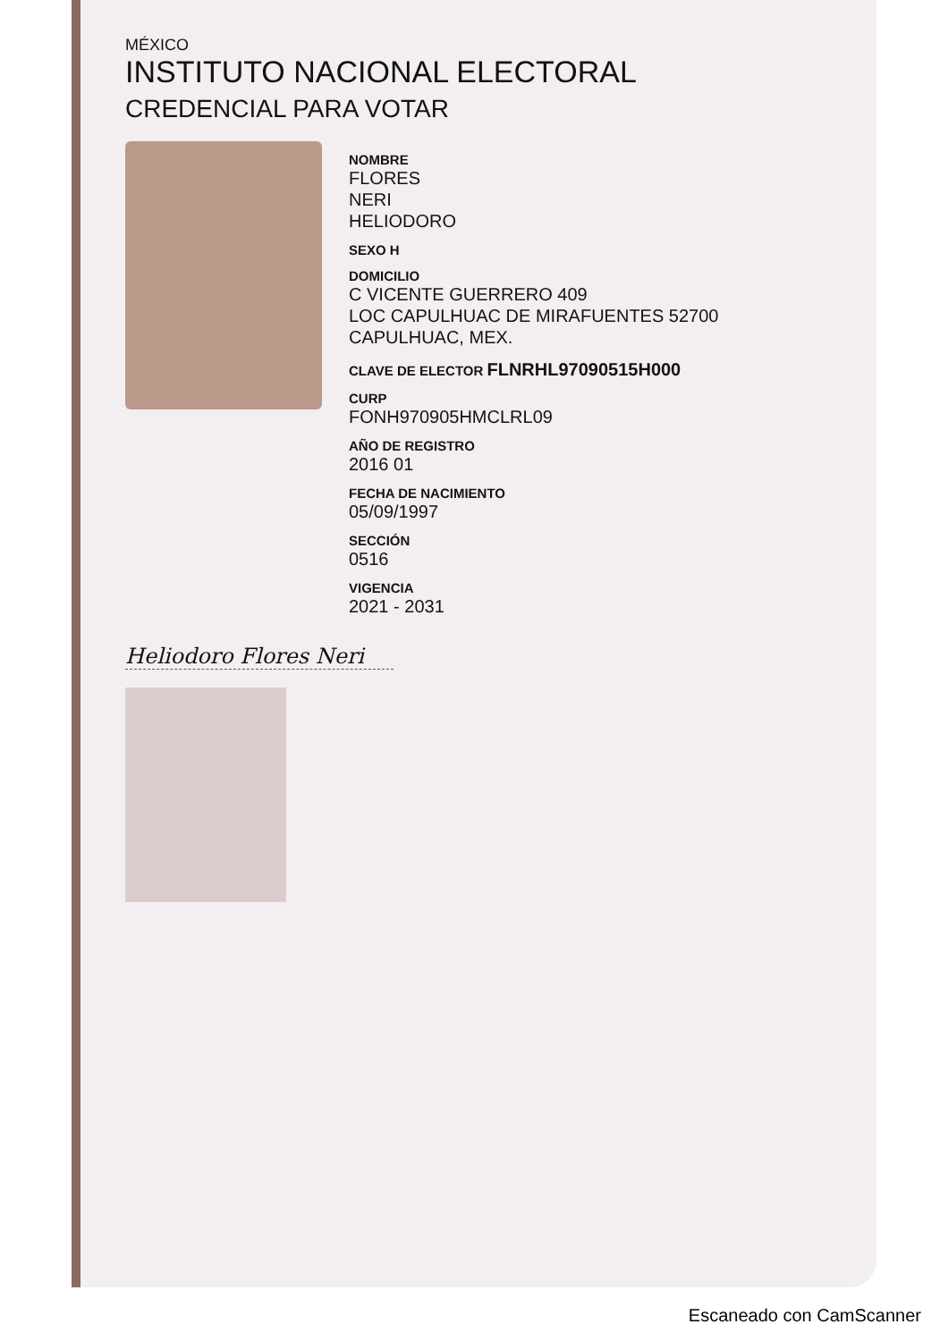MÉXICO
INSTITUTO NACIONAL ELECTORAL
CREDENCIAL PARA VOTAR
NOMBRE
FLORES
NERI
HELIODORO
SEXO H
DOMICILIO
C VICENTE GUERRERO 409
LOC CAPULHUAC DE MIRAFUENTES 52700
CAPULHUAC, MEX.
CLAVE DE ELECTOR FLNRHL97090515H000
CURP
FONH970905HMCLRL09
AÑO DE REGISTRO
2016 01
FECHA DE NACIMIENTO
05/09/1997
SECCIÓN
0516
VIGENCIA
2021 - 2031
Heliodoro Flores Neri
Escaneado con CamScanner